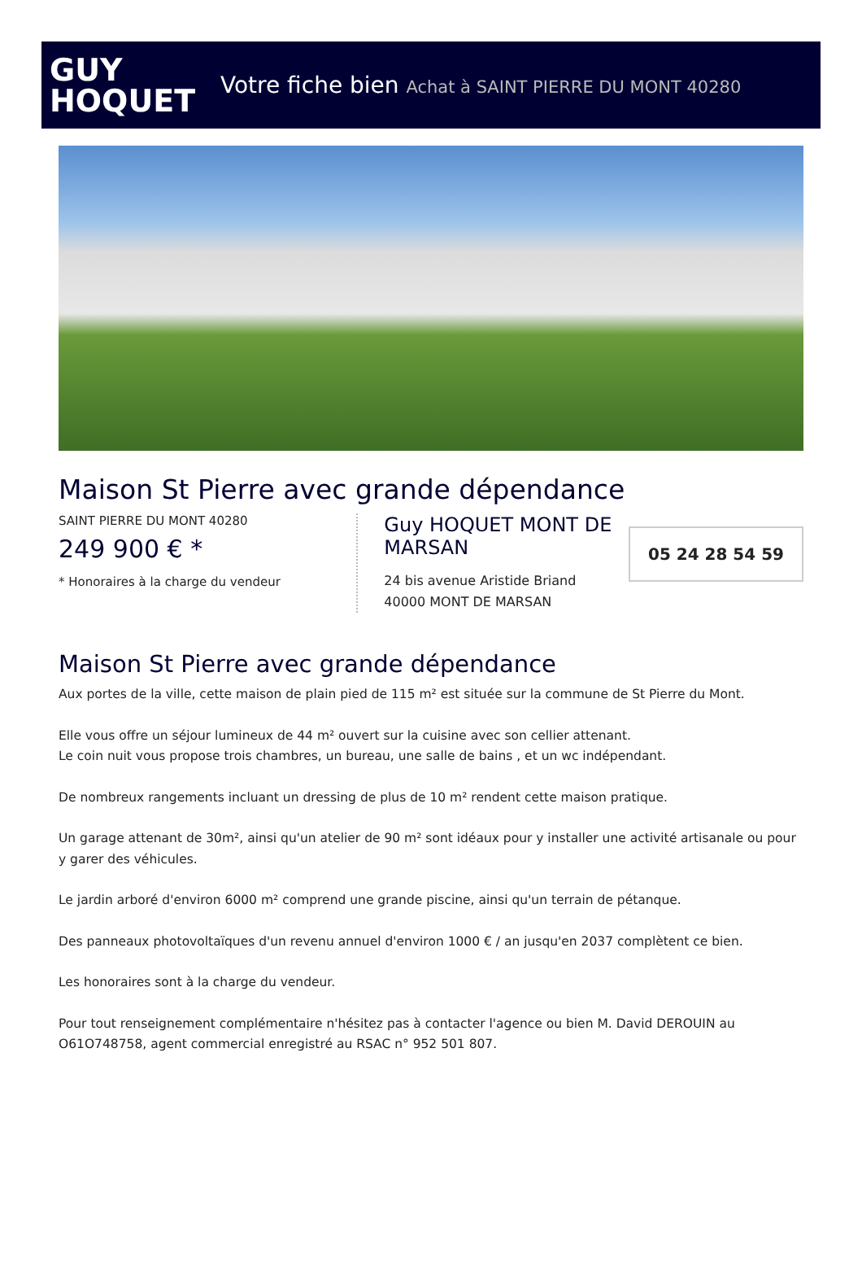GUY
HOQUET
Votre fiche bien Achat à SAINT PIERRE DU MONT 40280
Maison St Pierre avec grande dépendance
SAINT PIERRE DU MONT 40280
249 900 € *
* Honoraires à la charge du vendeur
Guy HOQUET MONT DE MARSAN
24 bis avenue Aristide Briand
40000 MONT DE MARSAN
05 24 28 54 59
Maison St Pierre avec grande dépendance
Aux portes de la ville, cette maison de plain pied de 115 m² est située sur la commune de St Pierre du Mont.
Elle vous offre un séjour lumineux de 44 m² ouvert sur la cuisine avec son cellier attenant.
Le coin nuit vous propose trois chambres, un bureau, une salle de bains , et un wc indépendant.
De nombreux rangements incluant un dressing de plus de 10 m² rendent cette maison pratique.
Un garage attenant de 30m², ainsi qu'un atelier de 90 m² sont idéaux pour y installer une activité artisanale ou pour y garer des véhicules.
Le jardin arboré d'environ 6000 m² comprend une grande piscine, ainsi qu'un terrain de pétanque.
Des panneaux photovoltaïques d'un revenu annuel d'environ 1000 € / an jusqu'en 2037 complètent ce bien.
Les honoraires sont à la charge du vendeur.
Pour tout renseignement complémentaire n'hésitez pas à contacter l'agence ou bien M. David DEROUIN au O61O748758, agent commercial enregistré au RSAC n° 952 501 807.